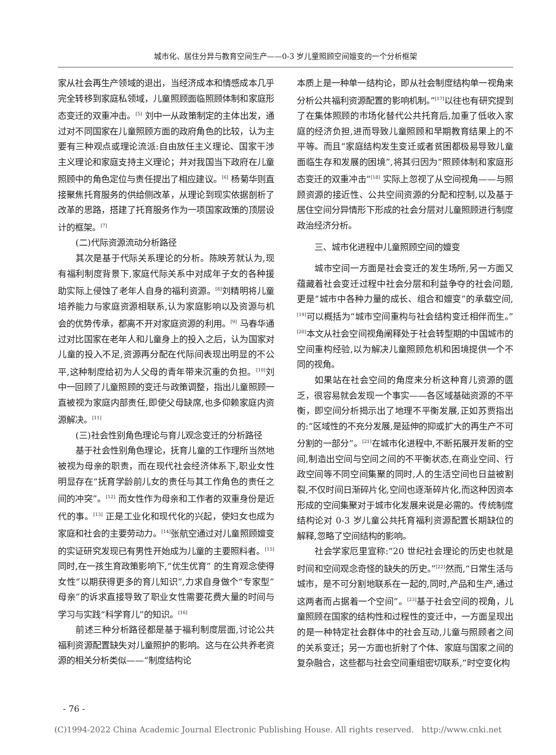城市化、居住分异与教育空间生产——0-3 岁儿童照顾空间嬗变的一个分析框架
家从社会再生产领域的退出，当经济成本和情感成本几乎完全转移到家庭私领域，儿童照顾面临照顾体制和家庭形态变迁的双重冲击。<sup>[5]</sup> 刘中一从政策制定的主体出发，通过对不同国家在儿童照顾方面的政府角色的比较，认为主要有三种观点或理论流派:自由放任主义理论、国家干涉主义理论和家庭支持主义理论；并对我国当下政府在儿童照顾中的角色定位与责任提出了相应建议。<sup>[6]</sup> 杨菊华则直接聚焦托育服务的供给侧改革，从理论到现实依据剖析了改革的思路，搭建了托育服务作为一项国家政策的顶层设计的框架。<sup>[7]</sup>
(二)代际资源流动分析路径
其次是基于代际关系理论的分析。陈映芳就认为,现有福利制度背景下,家庭代际关系中对成年子女的各种援助实际上侵蚀了老年人自身的福利资源。<sup>[8]</sup>刘精明将儿童培养能力与家庭资源相联系,认为家庭影响以及资源与机会的优势传承，都离不开对家庭资源的利用。<sup>[9]</sup> 马春华通过对比国家在老年人和儿童身上的投入之后，认为国家对儿童的投入不足,资源再分配在代际间表现出明显的不公平,这种制度给初为人父母的青年带来沉重的负担。<sup>[10]</sup>刘中一回顾了儿童照顾的变迁与政策调整，指出儿童照顾一直被视为家庭内部责任,即使父母缺席,也多仰赖家庭内资源解决。<sup>[11]</sup>
(三)社会性别角色理论与育儿观念变迁的分析路径
基于社会性别角色理论，抚育儿童的工作理所当然地被视为母亲的职责，而在现代社会经济体系下,职业女性明显存在“抚育学龄前儿女的责任与其工作角色的责任之间的冲突”。<sup>[12]</sup> 而女性作为母亲和工作者的双重身份是近代的事。<sup>[13]</sup> 正是工业化和现代化的兴起，使妇女也成为家庭和社会的主要劳动力。<sup>[14]</sup>张航空通过对儿童照顾嬗变的实证研究发现已有男性开始成为儿童的主要照料者。<sup>[15]</sup>同时,在一孩生育政策影响下,“优生优育” 的生育观念使得女性“以期获得更多的育儿知识”,力求自身做个“专家型”母亲”的诉求直接导致了职业女性需要花费大量的时间与学习与实践“科学育儿”的知识。<sup>[16]</sup>
前述三种分析路径都是基于福利制度层面,讨论公共福利资源配置缺失对儿童照护的影响。这与在公共养老资源的相关分析类似——“制度结构论
本质上是一种单一结构论，即从社会制度结构单一视角来分析公共福利资源配置的影响机制。”<sup>[17]</sup>以往也有研究提到了在集体照顾的市场化替代公共托育后,加重了低收入家庭的经济负担,进而导致儿童照顾和早期教育结果上的不平等。而且“家庭结构发生变迁或者贫困都极易导致儿童面临生存和发展的困境”,将其归因为“照顾体制和家庭形态变迁的双重冲击”<sup>[18]</sup> 实际上忽视了从空间视角——与照顾资源的接近性、公共空间资源的分配和控制,以及基于居住空间分异情形下形成的社会分层对儿童照顾进行制度政治经济分析。
三、城市化进程中儿童照顾空间的嬗变
城市空间一方面是社会变迁的发生场所,另一方面又蕴藏着社会变迁过程中社会分层和利益争夺的社会问题,更是“城市中各种力量的成长、组合和嬗变”的承载空间,<sup>[19]</sup>可以概括为“城市空间重构与社会结构变迁相伴而生。”<sup>[20]</sup>本文从社会空间视角阐释处于社会转型期的中国城市的空间重构经验,以为解决儿童照顾危机和困境提供一个不同的视角。
如果站在社会空间的角度来分析这种育儿资源的匮乏，很容易就会发现一个事实——各区域基础资源的不平衡，即空间分析揭示出了地理不平衡发展,正如苏贾指出的:“区域性的不充分发展,是延伸的抑或扩大的再生产不可分割的一部分”。<sup>[21]</sup>在城市化进程中,不断拓展开发新的空间,制造出空间与空间之间的不平衡状态,在商业空间、行政空间等不同空间集聚的同时,人的生活空间也日益被割裂,不仅时间日渐碎片化,空间也逐渐碎片化,而这种因资本形成的空间集聚对于城市化发展来说是必需的。传统制度结构论对 0-3 岁儿童公共托育福利资源配置长期缺位的解释,忽略了空间结构的影响。
社会学家厄里宣称:“20 世纪社会理论的历史也就是时间和空间观念奇怪的缺失的历史。”<sup>[22]</sup>然而,“日常生活与城市，是不可分割地联系在一起的,同时,产品和生产,通过这两者而占据着一个空间”。<sup>[23]</sup>基于社会空间的视角，儿童照顾在国家的结构性和过程性的变迁中，一方面呈现出的是一种特定社会群体中的社会互动,儿童与照顾者之间的关系变迁；另一方面也折射了个体、家庭与国家之间的复杂融合，这些都与社会空间重组密切联系,“时空变化构
- 76 -
(C)1994-2022 China Academic Journal Electronic Publishing House. All rights reserved. http://www.cnki.net